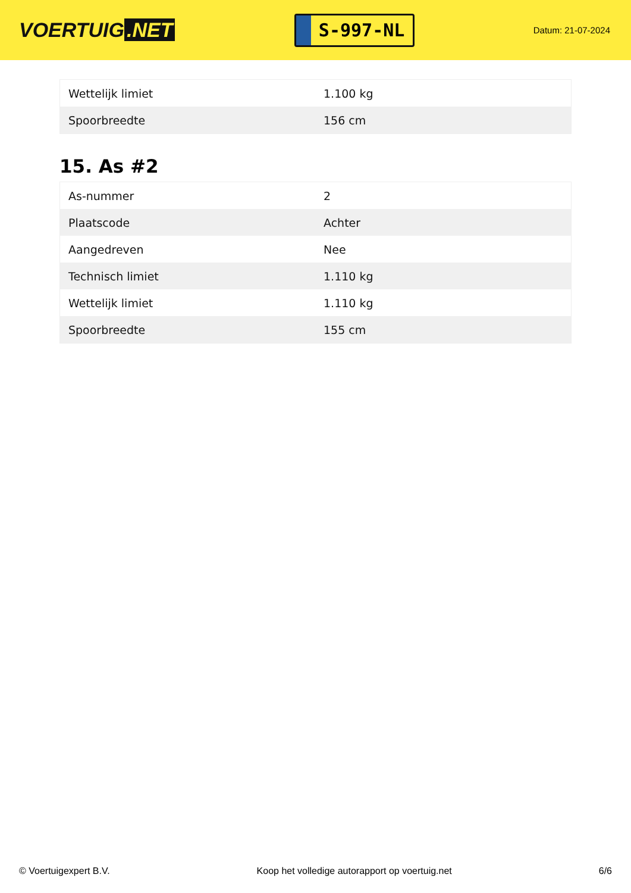VOERTUIG.NET
S-997-NL
Datum: 21-07-2024
| Wettelijk limiet | 1.100 kg |
| Spoorbreedte | 156 cm |
15. As #2
| As-nummer | 2 |
| Plaatscode | Achter |
| Aangedreven | Nee |
| Technisch limiet | 1.110 kg |
| Wettelijk limiet | 1.110 kg |
| Spoorbreedte | 155 cm |
© Voertuigexpert B.V. Koop het volledige autorapport op voertuig.net 6/6